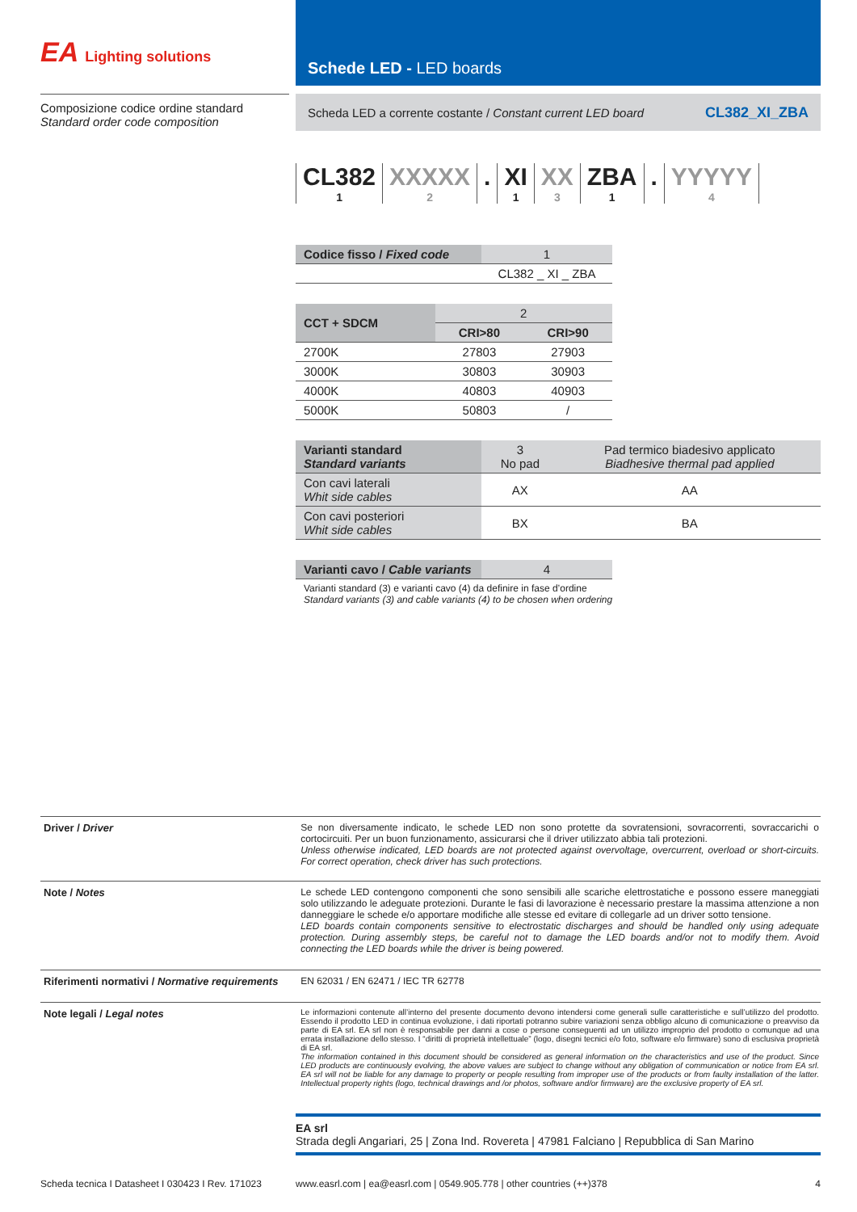EA Lighting solutions
Schede LED - LED boards
Composizione codice ordine standard
Standard order code composition
Scheda LED a corrente costante / Constant current LED board CL382_XI_ZBA
CL382
1
XXXXX
2
. XI
1
XX
3
ZBA
1
. YYYYY
4
| Codice fisso / Fixed code | 1 |
| --- | --- |
| | CL382 _ XI _ ZBA |
| CCT + SDCM | 2 | |
| --- | --- | --- |
| | CRI>80 | CRI>90 |
| 2700K | 27803 | 27903 |
| 3000K | 30803 | 30903 |
| 4000K | 40803 | 40903 |
| 5000K | 50803 | / |
| Varianti standard Standard variants | 3 No pad | Pad termico biadesivo applicato Biadhesive thermal pad applied |
| --- | --- | --- |
| Con cavi laterali Whit side cables | AX | AA |
| Con cavi posteriori Whit side cables | BX | BA |
| Varianti cavo / Cable variants | 4 |
| --- | --- |
Varianti standard (3) e varianti cavo (4) da definire in fase d’ordine
Standard variants (3) and cable variants (4) to be chosen when ordering
Driver / Driver Se non diversamente indicato, le schede LED non sono protette da sovratensioni, sovracorrenti, sovraccarichi o cortocircuiti. Per un buon funzionamento, assicurarsi che il driver utilizzato abbia tali protezioni.
Unless otherwise indicated, LED boards are not protected against overvoltage, overcurrent, overload or short-circuits. For correct operation, check driver has such protections.
Note / Notes Le schede LED contengono componenti che sono sensibili alle scariche elettrostatiche e possono essere maneggiati solo utilizzando le adeguate protezioni. Durante le fasi di lavorazione è necessario prestare la massima attenzione a non danneggiare le schede e/o apportare modifiche alle stesse ed evitare di collegarle ad un driver sotto tensione.
LED boards contain components sensitive to electrostatic discharges and should be handled only using adequate protection. During assembly steps, be careful not to damage the LED boards and/or not to modify them. Avoid connecting the LED boards while the driver is being powered.
Riferimenti normativi / Normative requirements
EN 62031 / EN 62471 / IEC TR 62778
Note legali / Legal notes
Le informazioni contenute all’interno del presente documento devono intendersi come generali sulle caratteristiche e sull’utilizzo del prodotto. Essendo il prodotto LED in continua evoluzione, i dati riportati potranno subire variazioni senza obbligo alcuno di comunicazione o preavviso da parte di EA srl. EA srl non è responsabile per danni a cose o persone conseguenti ad un utilizzo improprio del prodotto o comunque ad una errata installazione dello stesso. I “diritti di proprietà intellettuale” (logo, disegni tecnici e/o foto, software e/o firmware) sono di esclusiva proprietà di EA srl.
The information contained in this document should be considered as general information on the characteristics and use of the product. Since LED products are continuously evolving, the above values are subject to change without any obligation of communication or notice from EA srl. EA srl will not be liable for any damage to property or people resulting from improper use of the products or from faulty installation of the latter. Intellectual property rights (logo, technical drawings and /or photos, software and/or firmware) are the exclusive property of EA srl.
EA srl
Strada degli Angariari, 25 | Zona Ind. Rovereta | 47981 Falciano | Repubblica di San Marino
Scheda tecnica I Datasheet I 030423 I Rev. 171023
www.easrl.com | ea@easrl.com | 0549.905.778 | other countries (++)378 4